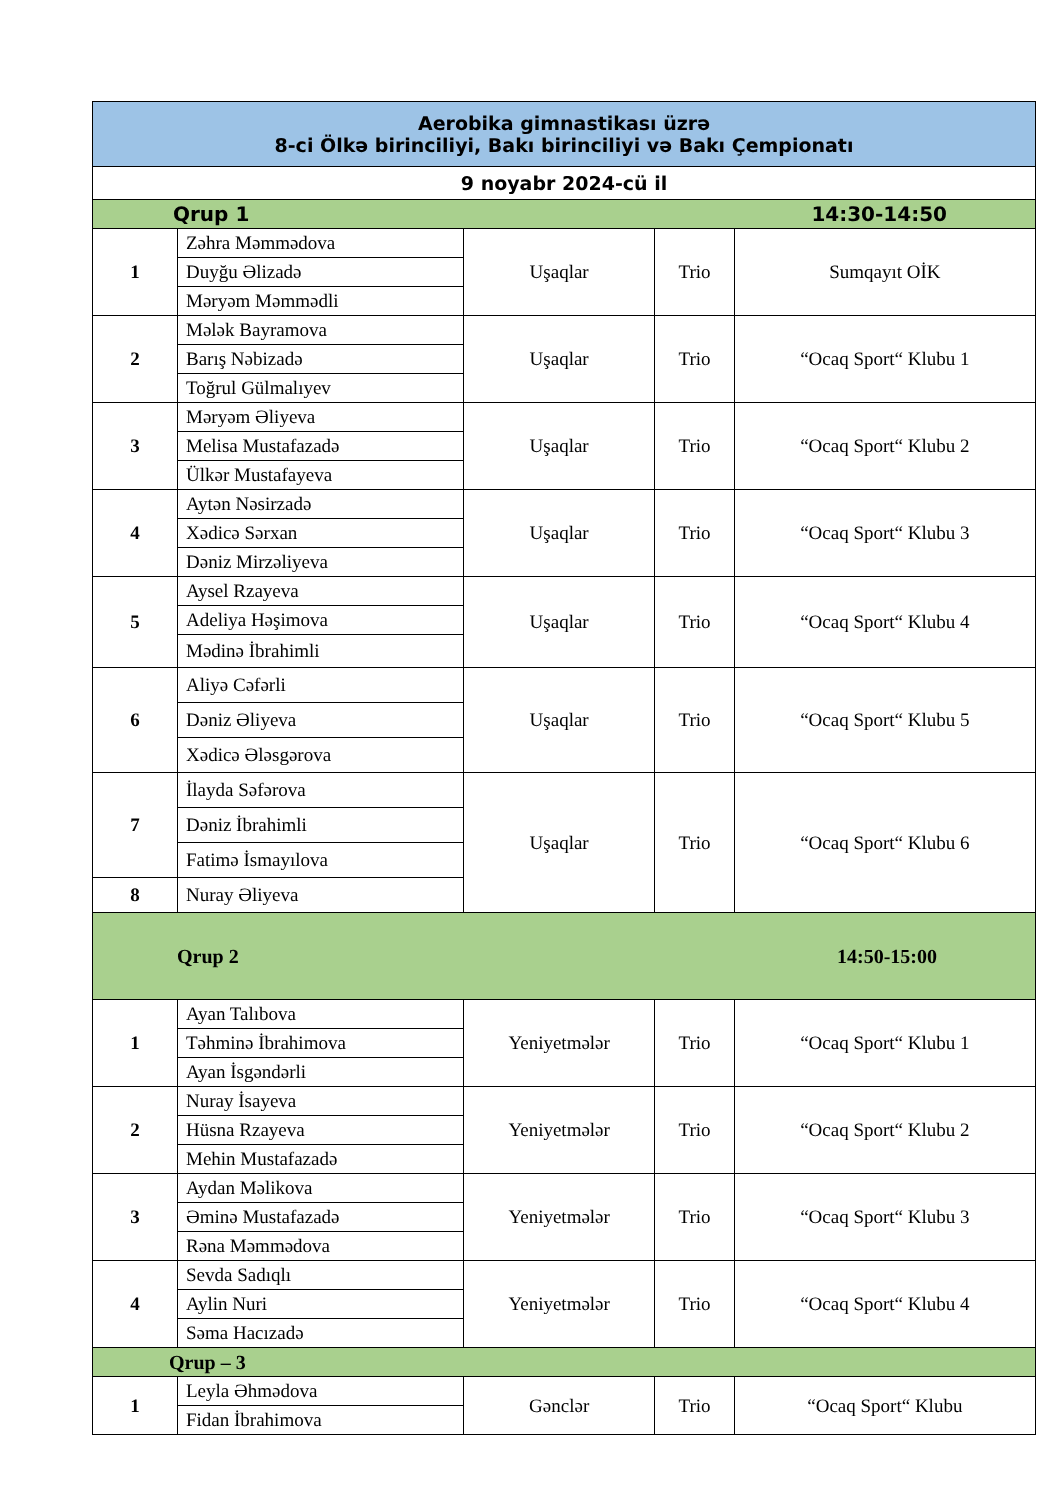| Aerobika gimnastikası üzrə 8-ci Ölkə birinciliyi, Bakı birinciliyi və Bakı Çempionatı | | | | |
| --- | --- | --- | --- | --- |
| 9 noyabr 2024-cü il | | | | |
| Qrup 1 14:30-14:50 | | | | |
| 1 | Zəhra Məmmədova | Uşaqlar | Trio | Sumqayıt OİK |
| | Duyğu Əlizadə | | | |
| | Məryəm Məmmədli | | | |
| 2 | Mələk Bayramova | Uşaqlar | Trio | “Ocaq Sport“ Klubu 1 |
| | Barış Nəbizadə | | | |
| | Toğrul Gülmalıyev | | | |
| 3 | Məryəm Əliyeva | Uşaqlar | Trio | “Ocaq Sport“ Klubu 2 |
| | Melisa Mustafazadə | | | |
| | Ülkər Mustafayeva | | | |
| 4 | Aytən Nəsirzadə | Uşaqlar | Trio | “Ocaq Sport“ Klubu 3 |
| | Xədicə Sərxan | | | |
| | Dəniz Mirzəliyeva | | | |
| 5 | Aysel Rzayeva | Uşaqlar | Trio | “Ocaq Sport“ Klubu 4 |
| | Adeliya Həşimova | | | |
| | Mədinə İbrahimli | | | |
| 6 | Aliyə Cəfərli | Uşaqlar | Trio | “Ocaq Sport“ Klubu 5 |
| | Dəniz Əliyeva | | | |
| | Xədicə Ələsgərova | | | |
| 7 | İlayda Səfərova | Uşaqlar | Trio | “Ocaq Sport“ Klubu 6 |
| | Dəniz İbrahimli | | | |
| | Fatimə İsmayılova | | | |
| 8 | Nuray Əliyeva | | | |
| Qrup 2 14:50-15:00 | | | | |
| 1 | Ayan Talıbova | Yeniyetmələr | Trio | “Ocaq Sport“ Klubu 1 |
| | Təhminə İbrahimova | | | |
| | Ayan İsgəndərli | | | |
| 2 | Nuray İsayeva | Yeniyetmələr | Trio | “Ocaq Sport“ Klubu 2 |
| | Hüsna Rzayeva | | | |
| | Mehin Mustafazadə | | | |
| 3 | Aydan Məlikova | Yeniyetmələr | Trio | “Ocaq Sport“ Klubu 3 |
| | Əminə Mustafazadə | | | |
| | Rəna Məmmədova | | | |
| 4 | Sevda Sadıqlı | Yeniyetmələr | Trio | “Ocaq Sport“ Klubu 4 |
| | Aylin Nuri | | | |
| | Səma Hacızadə | | | |
| Qrup – 3 | | | | |
| 1 | Leyla Əhmədova | Gənclər | Trio | “Ocaq Sport“ Klubu |
| | Fidan İbrahimova | | | |